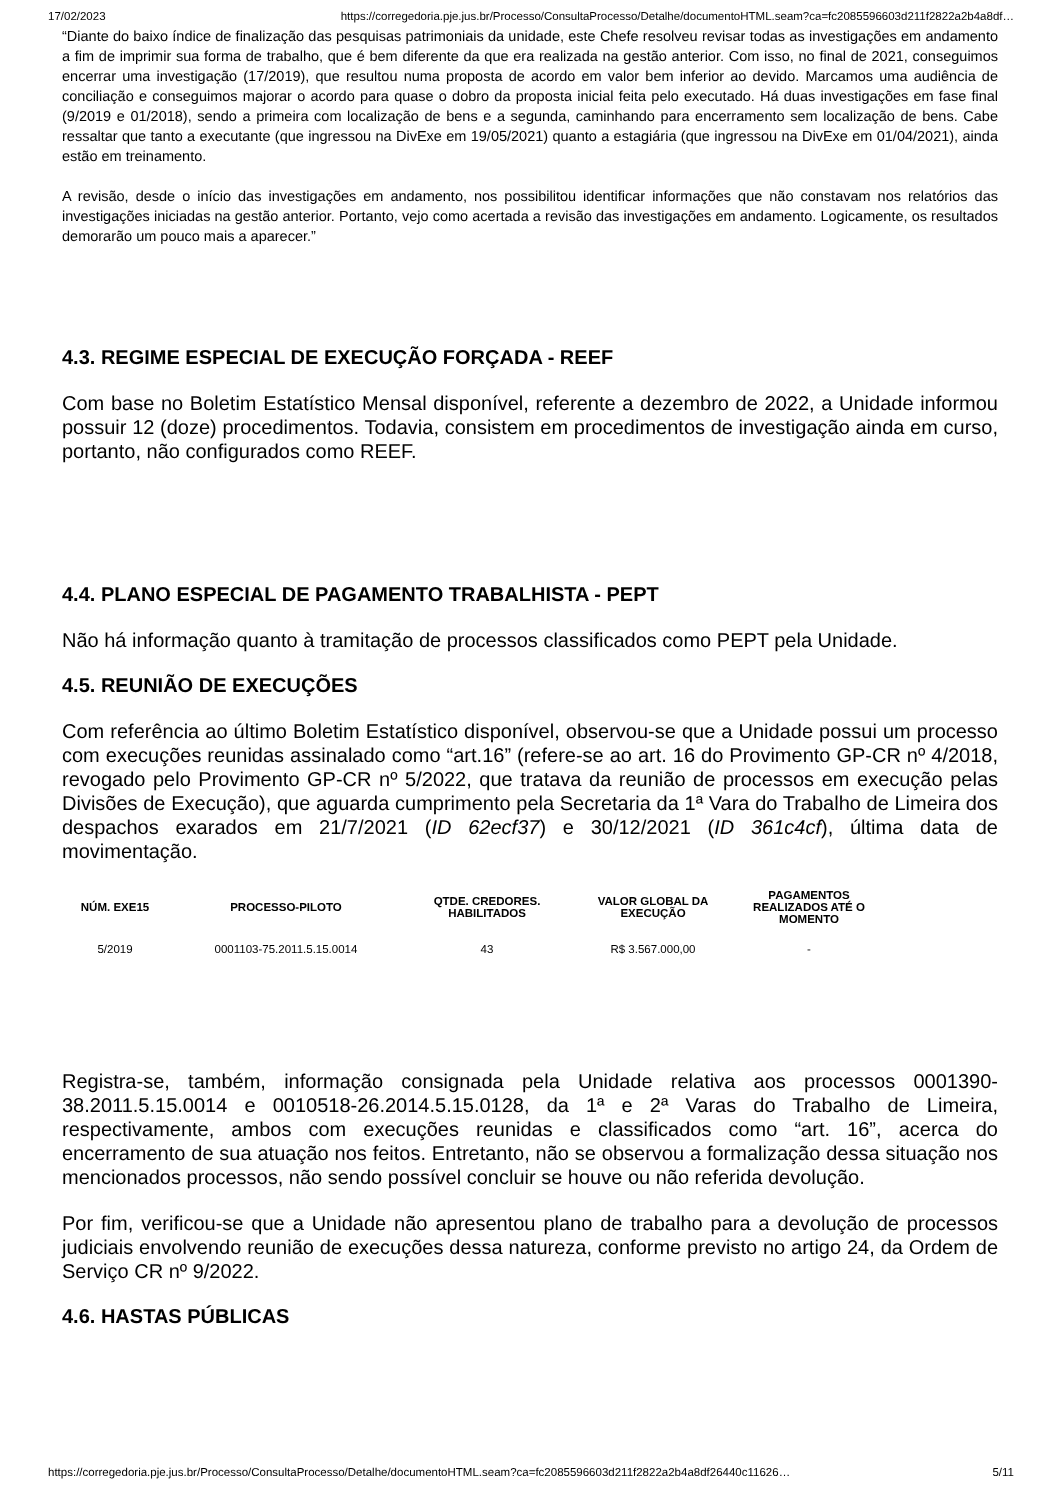17/02/2023 https://corregedoria.pje.jus.br/Processo/ConsultaProcesso/Detalhe/documentoHTML.seam?ca=fc2085596603d211f2822a2b4a8df…
“Diante do baixo índice de finalização das pesquisas patrimoniais da unidade, este Chefe resolveu revisar todas as investigações em andamento a fim de imprimir sua forma de trabalho, que é bem diferente da que era realizada na gestão anterior. Com isso, no final de 2021, conseguimos encerrar uma investigação (17/2019), que resultou numa proposta de acordo em valor bem inferior ao devido. Marcamos uma audiência de conciliação e conseguimos majorar o acordo para quase o dobro da proposta inicial feita pelo executado. Há duas investigações em fase final (9/2019 e 01/2018), sendo a primeira com localização de bens e a segunda, caminhando para encerramento sem localização de bens. Cabe ressaltar que tanto a executante (que ingressou na DivExe em 19/05/2021) quanto a estagiária (que ingressou na DivExe em 01/04/2021), ainda estão em treinamento.
A revisão, desde o início das investigações em andamento, nos possibilitou identificar informações que não constavam nos relatórios das investigações iniciadas na gestão anterior. Portanto, vejo como acertada a revisão das investigações em andamento. Logicamente, os resultados demorarão um pouco mais a aparecer.”
4.3. REGIME ESPECIAL DE EXECUÇÃO FORÇADA - REEF
Com base no Boletim Estatístico Mensal disponível, referente a dezembro de 2022, a Unidade informou possuir 12 (doze) procedimentos. Todavia, consistem em procedimentos de investigação ainda em curso, portanto, não configurados como REEF.
4.4. PLANO ESPECIAL DE PAGAMENTO TRABALHISTA - PEPT
Não há informação quanto à tramitação de processos classificados como PEPT pela Unidade.
4.5. REUNIÃO DE EXECUÇÕES
Com referência ao último Boletim Estatístico disponível, observou-se que a Unidade possui um processo com execuções reunidas assinalado como “art.16” (refere-se ao art. 16 do Provimento GP-CR nº 4/2018, revogado pelo Provimento GP-CR nº 5/2022, que tratava da reunião de processos em execução pelas Divisões de Execução), que aguarda cumprimento pela Secretaria da 1ª Vara do Trabalho de Limeira dos despachos exarados em 21/7/2021 (ID 62ecf37) e 30/12/2021 (ID 361c4cf), última data de movimentação.
| NÚM. EXE15 | PROCESSO-PILOTO | QTDE. CREDORES. HABILITADOS | VALOR GLOBAL DA EXECUÇÃO | PAGAMENTOS REALIZADOS ATÉ O MOMENTO |
| --- | --- | --- | --- | --- |
| 5/2019 | 0001103-75.2011.5.15.0014 | 43 | R$ 3.567.000,00 | - |
Registra-se, também, informação consignada pela Unidade relativa aos processos 0001390-38.2011.5.15.0014 e 0010518-26.2014.5.15.0128, da 1ª e 2ª Varas do Trabalho de Limeira, respectivamente, ambos com execuções reunidas e classificados como “art. 16”, acerca do encerramento de sua atuação nos feitos. Entretanto, não se observou a formalização dessa situação nos mencionados processos, não sendo possível concluir se houve ou não referida devolução.
Por fim, verificou-se que a Unidade não apresentou plano de trabalho para a devolução de processos judiciais envolvendo reunião de execuções dessa natureza, conforme previsto no artigo 24, da Ordem de Serviço CR nº 9/2022.
4.6. HASTAS PÚBLICAS
https://corregedoria.pje.jus.br/Processo/ConsultaProcesso/Detalhe/documentoHTML.seam?ca=fc2085596603d211f2822a2b4a8df26440c11626… 5/11